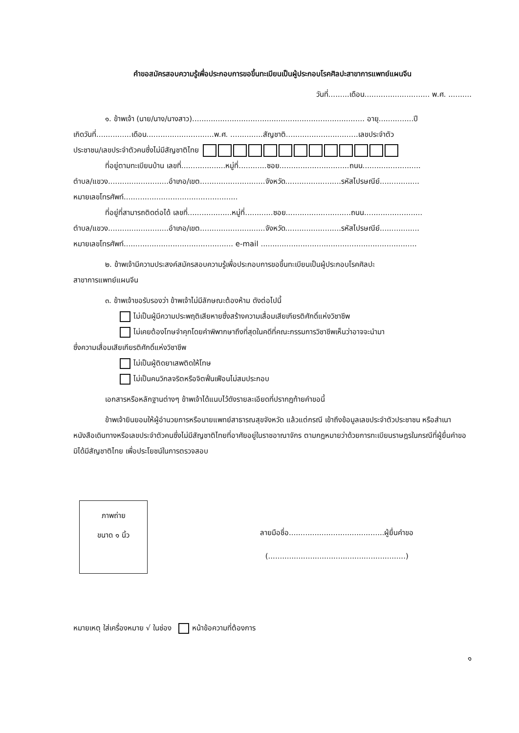คำขอสมัครสอบความรู้เพื่อประกอบการขอขึ้นทะเบียนเป็นผู้ประกอบโรคศิลปะสาขาการแพทย์แผนจีน
วันที่.........เดือน............................ พ.ศ. ..........
๑. ข้าพเจ้า (นาย/นาง/นางสาว).......................................................................... อายุ...............ปี
เกิดวันที่...............เดือน.............................พ.ศ. ..............สัญชาติ...............................เลขประจำตัว
ประชาชน/เลขประจำตัวคนซึ่งไม่มีสัญชาติไทย
ที่อยู่ตามทะเบียนบ้าน เลขที่...................หมู่ที่............ซอย..............................ถนน.........................
ตำบล/แขวง..........................อำเภอ/เขต............................จังหวัด........................รหัสไปรษณีย์.................
หมายเลขโทรศัพท์.................................................
ที่อยู่ที่สามารถติดต่อได้ เลขที่...................หมู่ที่............ซอย............................ถนน.........................
ตำบล/แขวง..........................อำเภอ/เขต............................จังหวัด........................รหัสไปรษณีย์.................
หมายเลขโทรศัพท์............................................... e-mail ...................................................................
๒. ข้าพเจ้ามีความประสงค์สมัครสอบความรู้เพื่อประกอบการขอขึ้นทะเบียนเป็นผู้ประกอบโรคศิลปะ
สาขาการแพทย์แผนจีน
๓. ข้าพเจ้าขอรับรองว่า ข้าพเจ้าไม่มีลักษณะต้องห้าม ดังต่อไปนี้
ไม่เป็นผู้มีความประพฤติเสียหายซึ่งสร้างความเสื่อมเสียเกียรติศักดิ์แห่งวิชาชีพ
ไม่เคยต้องโทษจำคุกโดยคำพิพากษาถึงที่สุดในคดีที่คณะกรรมการวิชาชีพเห็นว่าอาจจะนำมา
ซึ่งความเสื่อมเสียเกียรติศักดิ์แห่งวิชาชีพ
ไม่เป็นผู้ติดยาเสพติดให้โทษ
ไม่เป็นคนวิกลจริตหรือจิตฟั่นเฟือนไม่สมประกอบ
เอกสารหรือหลักฐานต่างๆ ข้าพเจ้าได้แนบไว้ดังรายละเอียดที่ปรากฏท้ายคำขอนี้
ข้าพเจ้ายินยอมให้ผู้อำนวยการหรือนายแพทย์สาธารณสุขจังหวัด แล้วแต่กรณี เข้าถึงข้อมูลเลขประจำตัวประชาชน หรือสำเนาหนังสือเดินทางหรือเลขประจำตัวคนซึ่งไม่มีสัญชาติไทยที่อาศัยอยู่ในราชอาณาจักร ตามกฎหมายว่าด้วยการทะเบียนราษฎรในกรณีที่ผู้ยื่นคำขอมิได้มีสัญชาติไทย เพื่อประโยชน์ในการตรวจสอบ
ภาพถ่าย
ขนาด ๑ นิ้ว
ลายมือชื่อ.........................................ผู้ยื่นคำขอ
(...........................................................)
หมายเหตุ ใส่เครื่องหมาย √ ในช่อง หน้าข้อความที่ต้องการ
๑